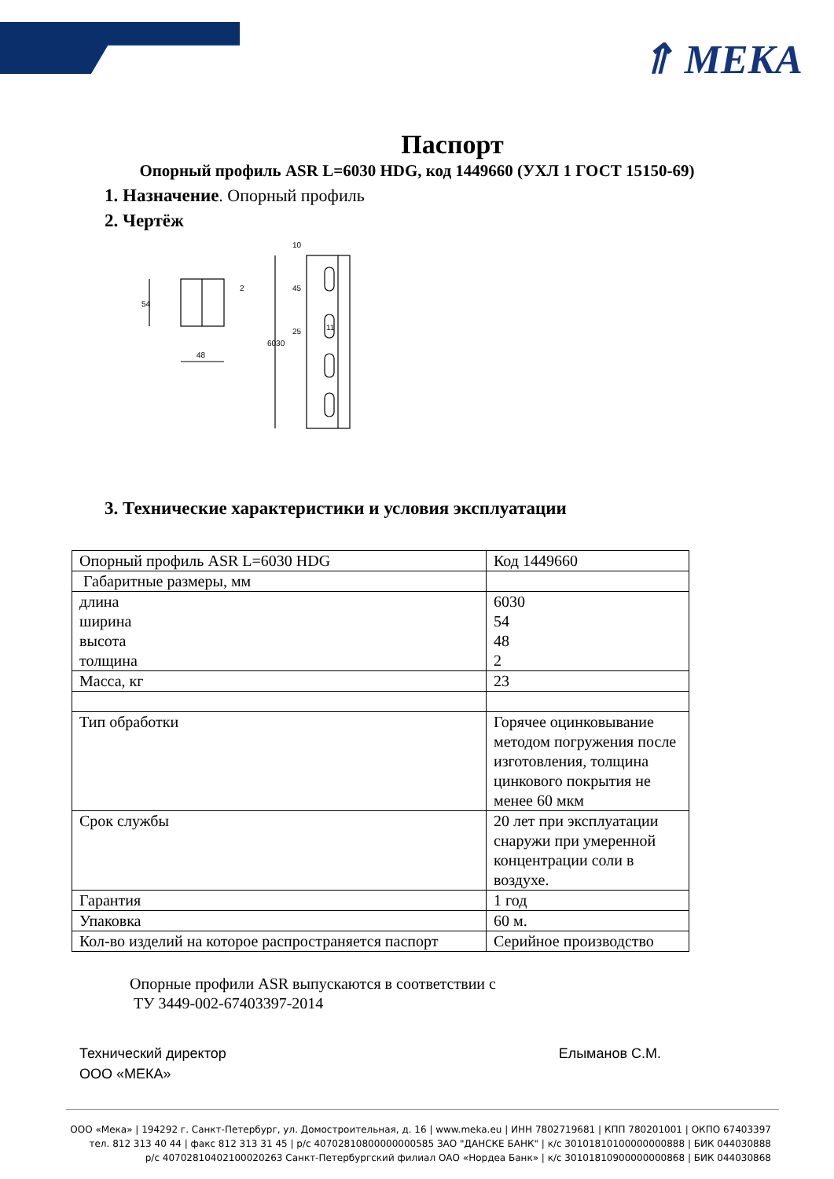⇑ MEKA
Паспорт
Опорный профиль ASR L=6030 HDG, код 1449660 (УХЛ 1 ГОСТ 15150-69)
1. Назначение. Опорный профиль
2. Чертёж
54
48
2
6030
10
45
25
11
3. Технические характеристики и условия эксплуатации
| Опорный профиль ASR L=6030 HDG | Код 1449660 |
| Габаритные размеры, мм | |
| длина ширина высота толщина | 6030 54 48 2 |
| Масса, кг | 23 |
| Тип обработки | Горячее оцинковывание методом погружения после изготовления, толщина цинкового покрытия не менее 60 мкм |
| Срок службы | 20 лет при эксплуатации снаружи при умеренной концентрации соли в воздухе. |
| Гарантия | 1 год |
| Упаковка | 60 м. |
| Кол-во изделий на которое распространяется паспорт | Серийное производство |
Опорные профили ASR выпускаются в соответствии с
ТУ 3449-002-67403397-2014
Технический директор
ООО «МЕКА»
Елыманов С.М.
ООО «Мека» | 194292 г. Санкт-Петербург, ул. Домостроительная, д. 16 | www.meka.eu | ИНН 7802719681 | КПП 780201001 | ОКПО 67403397
тел. 812 313 40 44 | факс 812 313 31 45 | р/с 40702810800000000585 ЗАО "ДАНСКЕ БАНК" | к/с 30101810100000000888 | БИК 044030888
р/с 40702810402100020263 Санкт-Петербургский филиал ОАО «Нордеа Банк» | к/с 30101810900000000868 | БИК 044030868